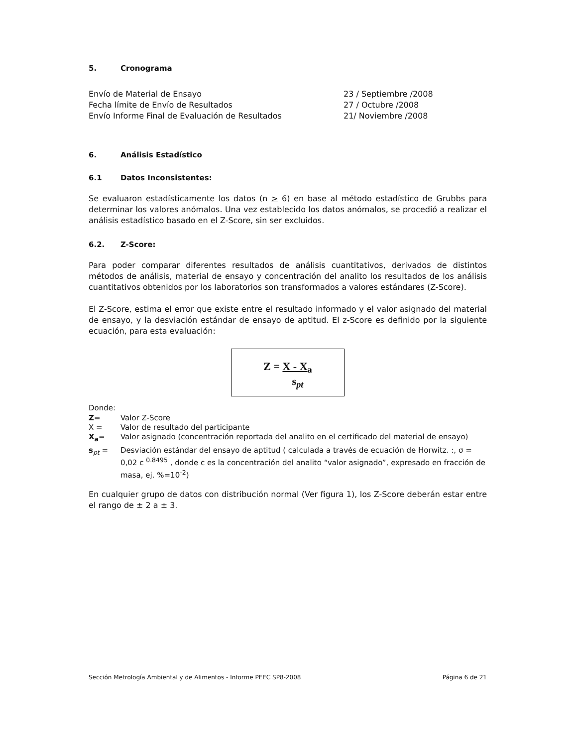5. Cronograma
Envío de Material de Ensayo
23 / Septiembre /2008
Fecha límite de Envío de Resultados
27 / Octubre /2008
Envío Informe Final de Evaluación de Resultados
21/ Noviembre /2008
6. Análisis Estadístico
6.1 Datos Inconsistentes:
Se evaluaron estadísticamente los datos (n > 6) en base al método estadístico de Grubbs para determinar los valores anómalos. Una vez establecido los datos anómalos, se procedió a realizar el análisis estadístico basado en el Z-Score, sin ser excluidos.
6.2. Z-Score:
Para poder comparar diferentes resultados de análisis cuantitativos, derivados de distintos métodos de análisis, material de ensayo y concentración del analito los resultados de los análisis cuantitativos obtenidos por los laboratorios son transformados a valores estándares (Z-Score).
El Z-Score, estima el error que existe entre el resultado informado y el valor asignado del material de ensayo, y la desviación estándar de ensayo de aptitud. El z-Score es definido por la siguiente ecuación, para esta evaluación:
Z = X - X<sub>a</sub>
s<sub>pt</sub>
Donde:
Z=
Valor Z-Score
X =
Valor de resultado del participante
X<sub>a</sub>=
Valor asignado (concentración reportada del analito en el certificado del material de ensayo)
s<sub>pt</sub> =
Desviación estándar del ensayo de aptitud ( calculada a través de ecuación de Horwitz. :, σ = 0,02 c <sup>0.8495</sup> , donde c es la concentración del analito “valor asignado”, expresado en fracción de masa, ej. %=10<sup>-2</sup>)
En cualquier grupo de datos con distribución normal (Ver figura 1), los Z-Score deberán estar entre el rango de ± 2 a ± 3.
Sección Metrología Ambiental y de Alimentos - Informe PEEC SP8-2008 Página 6 de 21